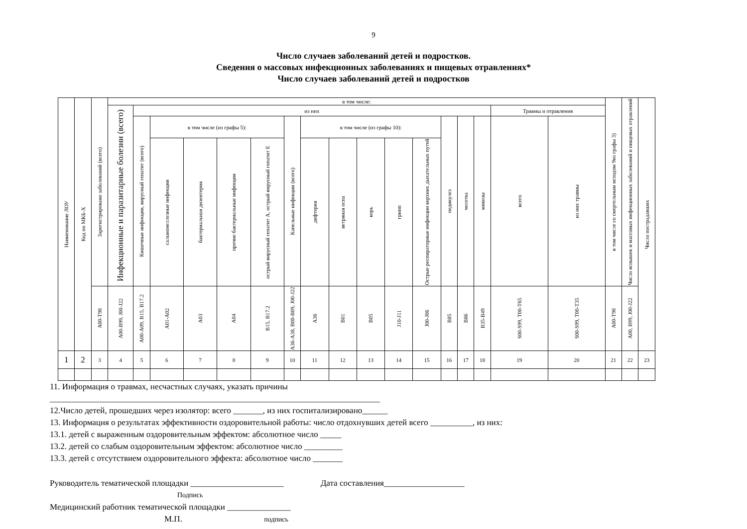9
Число случаев заболеваний детей и подростков.
Сведения о массовых инфекционных заболеваниях и пищевых отравлениях*
Число случаев заболеваний детей и подростков
| Наименование ЛОУ | Код по МКБ-Х | Зарегистрировано заболеваний (всего) | в том числе: | | | | | | | | | | | | | | | | | в том числе со смертельным исходом 9из графы 3) | Число вспышек и массовых инфекционных заболеваний и пищевых отравлений | Число пострадавших |
| --- | --- | --- | --- | --- | --- | --- | --- | --- | --- | --- | --- | --- | --- | --- | --- | --- | --- | --- | --- | --- | --- | --- |
| | | | Инфекционные и паразитарные болезни (всего) | из них | | | | | | | | | | | | | | Травмы и отравления | | | | |
| | | | | Кишечные инфекции, вирусный гепатит (всего) | в том числе (из графы 5): | | | | Капельные инфекции (всего) | в том числе (из графы 10): | | | | | педикулез | чесотка | микозы | всего | из них травмы | | | |
| | | | | | сальмонеллезные инфекции | бактериальная дизентерия | прочие бактериальные инфекции | острый вирусный гепатит А, острый вирусный гепатит Е | | дифтерия | ветряная оспа | корь | грипп | Острые респираторные инфекции верхних дыхательных путей | | | | | | | | |
| | | A00-T98 | A00-B99, J00-J22 | A00-A09, B15, B17.2 | A01-A02 | A03 | A04 | B15, B17.2 | A36-A38, B00-B09, J00-J22 | A36 | B01 | B05 | J10-J11 | J00-J06 | B85 | B86 | B35-B49 | S00-S99, T00-T65 | S00-S99, T00-T35 | A00-T98 | A00, B99, J00-J22 | |
| 1 | 2 | 3 | 4 | 5 | 6 | 7 | 8 | 9 | 10 | 11 | 12 | 13 | 14 | 15 | 16 | 17 | 18 | 19 | 20 | 21 | 22 | 23 |
11. Информация о травмах, несчастных случаях, указать причины
______________________________________________________________________________
12.Число детей, прошедших через изолятор: всего _______, из них госпитализировано______
13. Информация о результатах эффективности оздоровительной работы: число отдохнувших детей всего __________, из них:
13.1. детей с выраженным оздоровительным эффектом: абсолютное число _____
13.2. детей со слабым оздоровительным эффектом: абсолютное число _________
13.3. детей с отсутствием оздоровительного эффекта: абсолютное число _______
Руководитель тематической площадки ______________________ Дата составления___________________
Подпись
Медицинский работник тематической площадки _______________
М.П. подпись